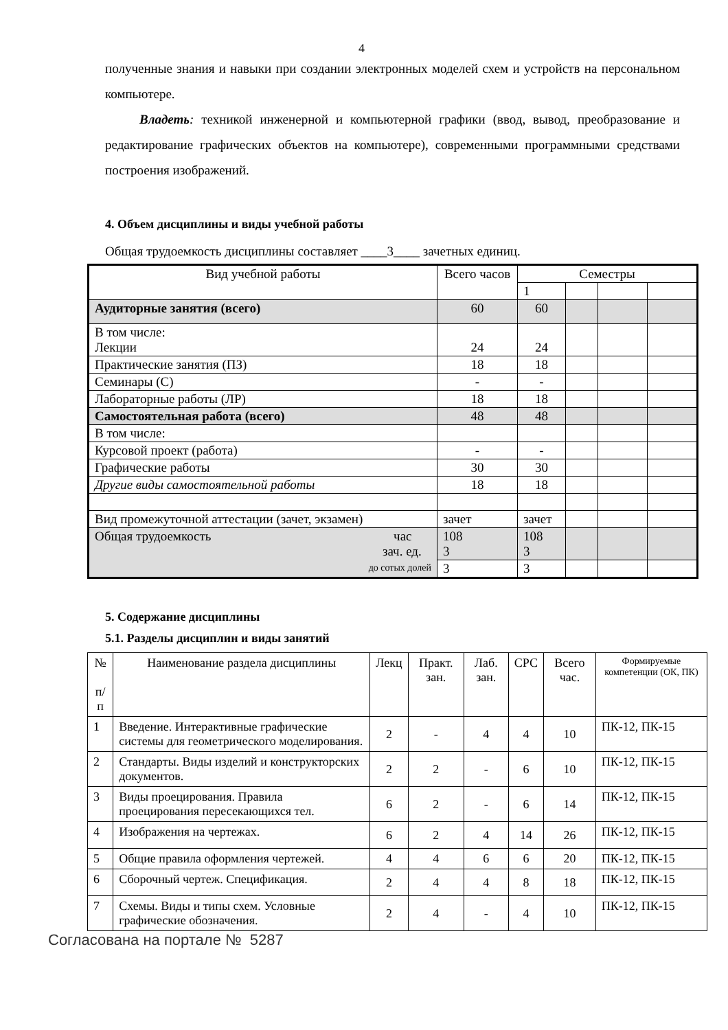4
полученные знания и навыки при создании электронных моделей схем и устройств на персональном компьютере.
Владеть: техникой инженерной и компьютерной графики (ввод, вывод, преобразование и редактирование графических объектов на компьютере), современными программными средствами построения изображений.
4. Объем дисциплины и виды учебной работы
Общая трудоемкость дисциплины составляет ____3____ зачетных единиц.
| Вид учебной работы | Всего часов | Семестры | | | |
| --- | --- | --- | --- | --- | --- |
| | | 1 | | | |
| Аудиторные занятия (всего) | 60 | 60 | | | |
| В том числе: Лекции | 24 | 24 | | | |
| Практические занятия (ПЗ) | 18 | 18 | | | |
| Семинары (С) | - | - | | | |
| Лабораторные работы (ЛР) | 18 | 18 | | | |
| Самостоятельная работа (всего) | 48 | 48 | | | |
| В том числе: | | | | | |
| Курсовой проект (работа) | - | - | | | |
| Графические работы | 30 | 30 | | | |
| Другие виды самостоятельной работы | 18 | 18 | | | |
| Вид промежуточной аттестации (зачет, экзамен) | зачет | зачет | | | |
| Общая трудоемкость час зач. ед. до сотых долей | 108 3 | 108 3 | | | |
| | 3 | 3 | | | |
5. Содержание дисциплины
5.1. Разделы дисциплин и виды занятий
| № п/п | Наименование раздела дисциплины | Лекц | Практ. зан. | Лаб. зан. | СРС | Всего час. | Формируемые компетенции (ОК, ПК) |
| 1 | Введение. Интерактивные графические системы для геометрического моделирования. | 2 | - | 4 | 4 | 10 | ПК-12, ПК-15 |
| 2 | Стандарты. Виды изделий и конструкторских документов. | 2 | 2 | - | 6 | 10 | ПК-12, ПК-15 |
| 3 | Виды проецирования. Правила проецирования пересекающихся тел. | 6 | 2 | - | 6 | 14 | ПК-12, ПК-15 |
| 4 | Изображения на чертежах. | 6 | 2 | 4 | 14 | 26 | ПК-12, ПК-15 |
| 5 | Общие правила оформления чертежей. | 4 | 4 | 6 | 6 | 20 | ПК-12, ПК-15 |
| 6 | Сборочный чертеж. Спецификация. | 2 | 4 | 4 | 8 | 18 | ПК-12, ПК-15 |
| 7 | Схемы. Виды и типы схем. Условные графические обозначения. | 2 | 4 | - | 4 | 10 | ПК-12, ПК-15 |
Согласована на портале № 5287